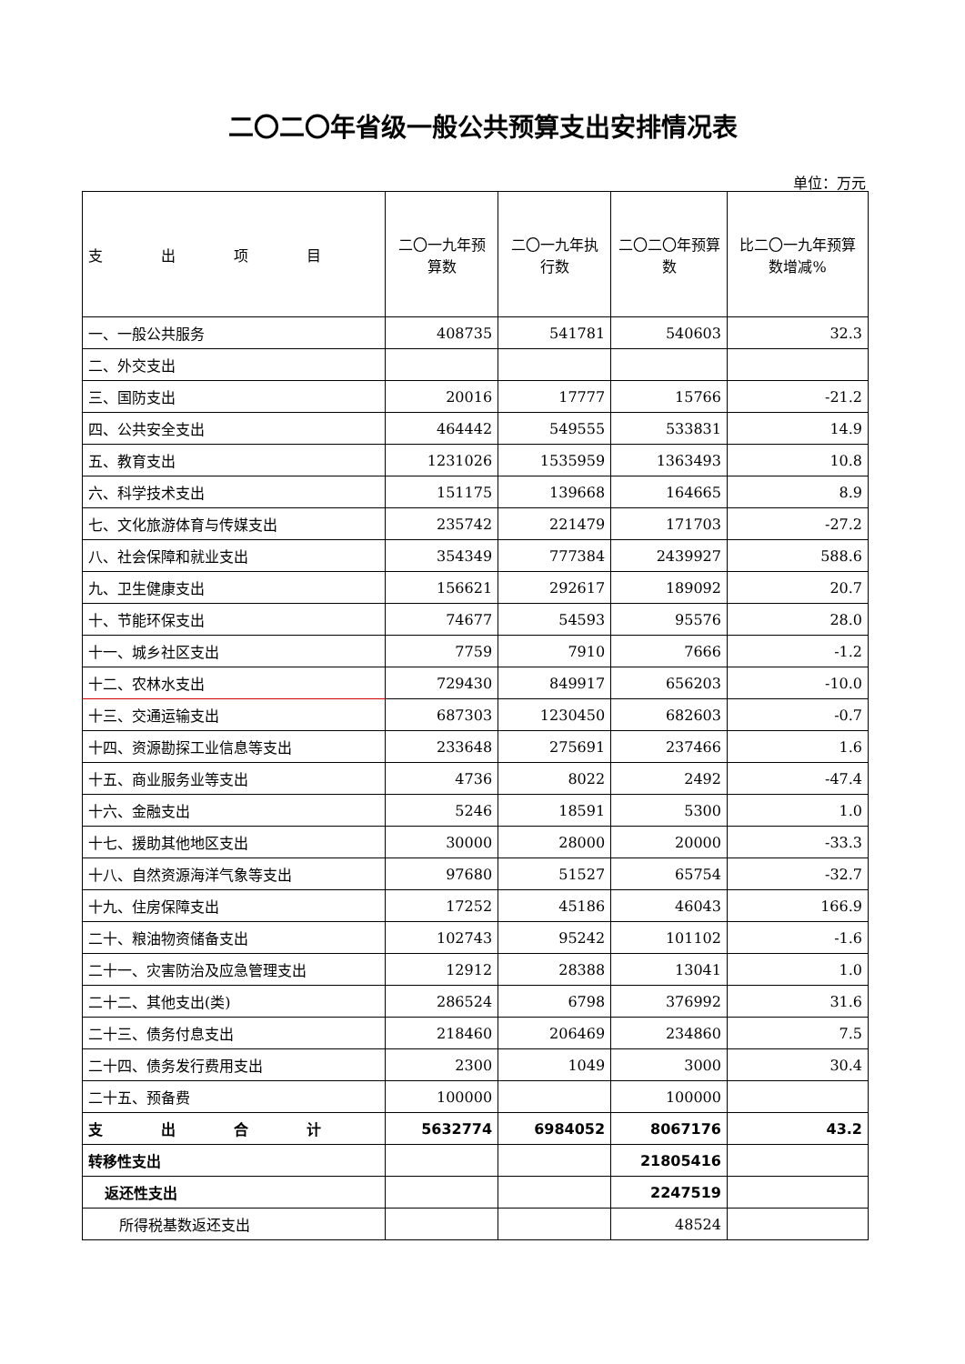二〇二〇年省级一般公共预算支出安排情况表
单位：万元
| 支 出 项 目 | 二〇一九年预算数 | 二〇一九年执行数 | 二〇二〇年预算数 | 比二〇一九年预算数增减% |
| --- | --- | --- | --- | --- |
| 一、一般公共服务 | 408735 | 541781 | 540603 | 32.3 |
| 二、外交支出 | | | | |
| 三、国防支出 | 20016 | 17777 | 15766 | -21.2 |
| 四、公共安全支出 | 464442 | 549555 | 533831 | 14.9 |
| 五、教育支出 | 1231026 | 1535959 | 1363493 | 10.8 |
| 六、科学技术支出 | 151175 | 139668 | 164665 | 8.9 |
| 七、文化旅游体育与传媒支出 | 235742 | 221479 | 171703 | -27.2 |
| 八、社会保障和就业支出 | 354349 | 777384 | 2439927 | 588.6 |
| 九、卫生健康支出 | 156621 | 292617 | 189092 | 20.7 |
| 十、节能环保支出 | 74677 | 54593 | 95576 | 28.0 |
| 十一、城乡社区支出 | 7759 | 7910 | 7666 | -1.2 |
| 十二、农林水支出 | 729430 | 849917 | 656203 | -10.0 |
| 十三、交通运输支出 | 687303 | 1230450 | 682603 | -0.7 |
| 十四、资源勘探工业信息等支出 | 233648 | 275691 | 237466 | 1.6 |
| 十五、商业服务业等支出 | 4736 | 8022 | 2492 | -47.4 |
| 十六、金融支出 | 5246 | 18591 | 5300 | 1.0 |
| 十七、援助其他地区支出 | 30000 | 28000 | 20000 | -33.3 |
| 十八、自然资源海洋气象等支出 | 97680 | 51527 | 65754 | -32.7 |
| 十九、住房保障支出 | 17252 | 45186 | 46043 | 166.9 |
| 二十、粮油物资储备支出 | 102743 | 95242 | 101102 | -1.6 |
| 二十一、灾害防治及应急管理支出 | 12912 | 28388 | 13041 | 1.0 |
| 二十二、其他支出(类) | 286524 | 6798 | 376992 | 31.6 |
| 二十三、债务付息支出 | 218460 | 206469 | 234860 | 7.5 |
| 二十四、债务发行费用支出 | 2300 | 1049 | 3000 | 30.4 |
| 二十五、预备费 | 100000 | | 100000 | |
| 支 出 合 计 | 5632774 | 6984052 | 8067176 | 43.2 |
| 转移性支出 | | | 21805416 | |
| 返还性支出 | | | 2247519 | |
| 所得税基数返还支出 | | | 48524 | |